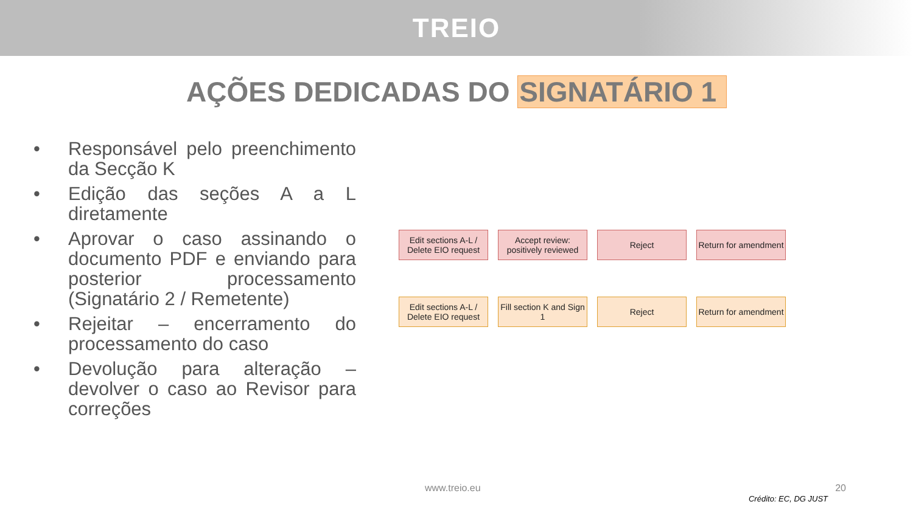TREIO
AÇÕES DEDICADAS DO SIGNATÁRIO 1
• Responsável pelo preenchimento da Secção K
• Edição das seções A a L diretamente
• Aprovar o caso assinando o documento PDF e enviando para posterior processamento (Signatário 2 / Remetente)
• Rejeitar – encerramento do processamento do caso
• Devolução para alteração – devolver o caso ao Revisor para correções
Edit sections A-L / Delete EIO request
Accept review: positively reviewed
Reject Return for amendment
Edit sections A-L / Delete EIO request
Fill section K and Sign 1
Reject Return for amendment
www.treio.eu 20
Crédito: EC, DG JUST